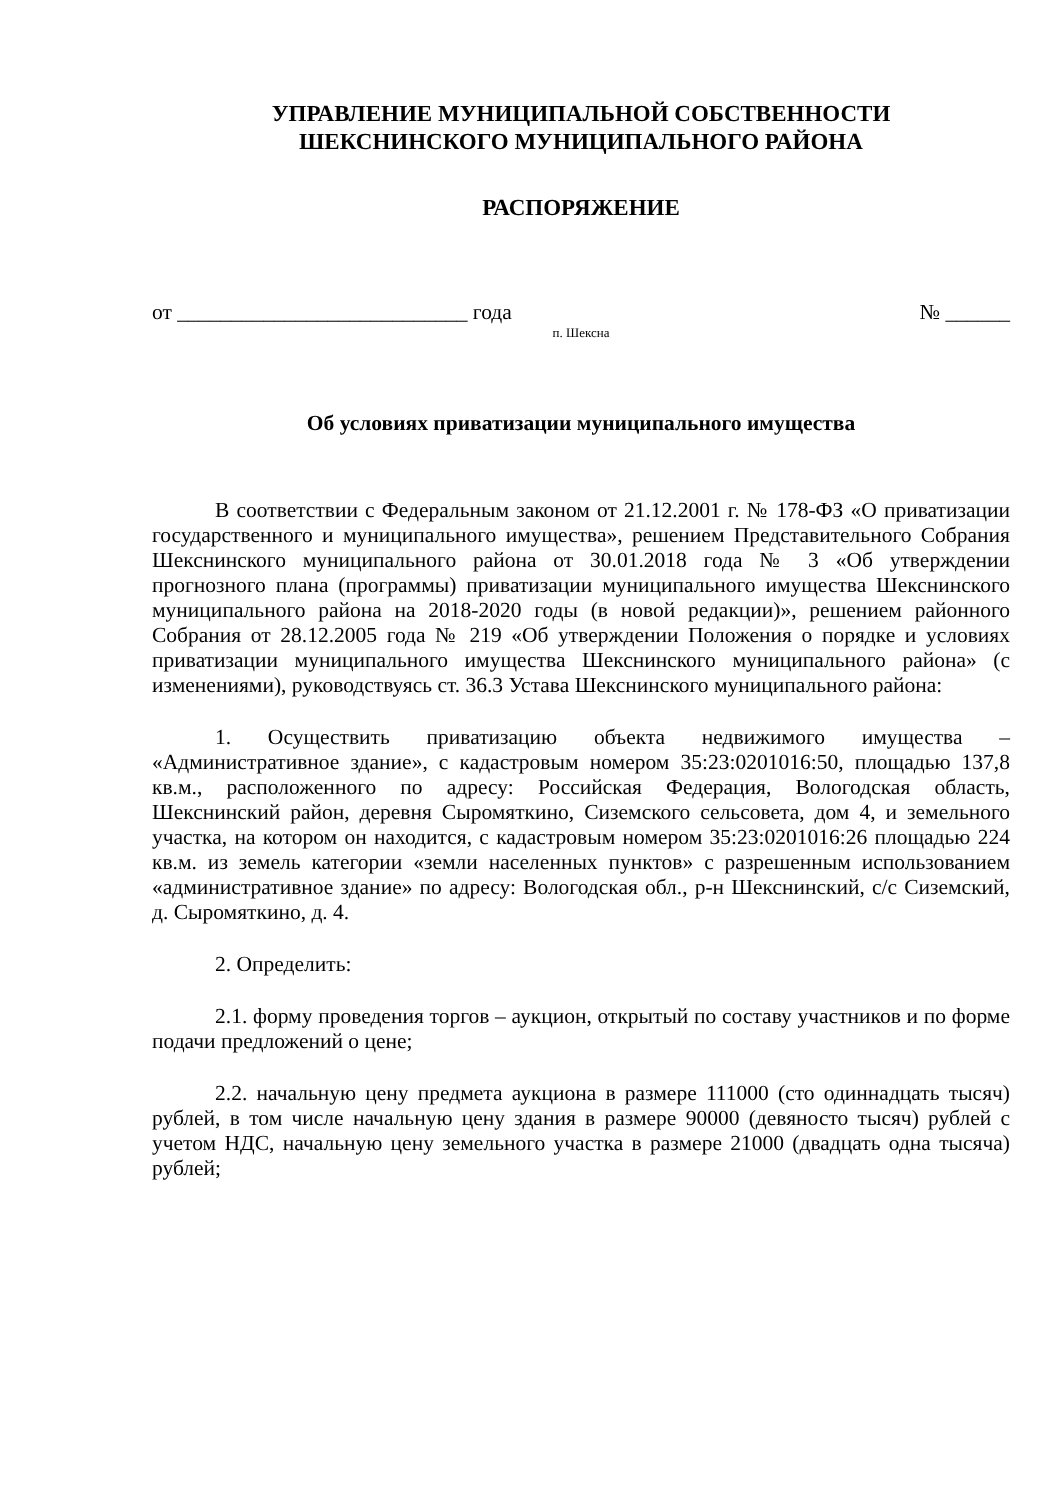УПРАВЛЕНИЕ МУНИЦИПАЛЬНОЙ СОБСТВЕННОСТИ
ШЕКСНИНСКОГО МУНИЦИПАЛЬНОГО РАЙОНА
РАСПОРЯЖЕНИЕ
от ___________________________ года № ______
п. Шексна
Об условиях приватизации муниципального имущества
В соответствии с Федеральным законом от 21.12.2001 г. № 178-ФЗ «О приватизации государственного и муниципального имущества», решением Представительного Собрания Шекснинского муниципального района от 30.01.2018 года № 3 «Об утверждении прогнозного плана (программы) приватизации муниципального имущества Шекснинского муниципального района на 2018-2020 годы (в новой редакции)», решением районного Собрания от 28.12.2005 года № 219 «Об утверждении Положения о порядке и условиях приватизации муниципального имущества Шекснинского муниципального района» (с изменениями), руководствуясь ст. 36.3 Устава Шекснинского муниципального района:
1. Осуществить приватизацию объекта недвижимого имущества – «Административное здание», с кадастровым номером 35:23:0201016:50, площадью 137,8 кв.м., расположенного по адресу: Российская Федерация, Вологодская область, Шекснинский район, деревня Сыромяткино, Сиземского сельсовета, дом 4, и земельного участка, на котором он находится, с кадастровым номером 35:23:0201016:26 площадью 224 кв.м. из земель категории «земли населенных пунктов» с разрешенным использованием «административное здание» по адресу: Вологодская обл., р-н Шекснинский, с/с Сиземский, д. Сыромяткино, д. 4.
2. Определить:
2.1. форму проведения торгов – аукцион, открытый по составу участников и по форме подачи предложений о цене;
2.2. начальную цену предмета аукциона в размере 111000 (сто одиннадцать тысяч) рублей, в том числе начальную цену здания в размере 90000 (девяносто тысяч) рублей с учетом НДС, начальную цену земельного участка в размере 21000 (двадцать одна тысяча) рублей;